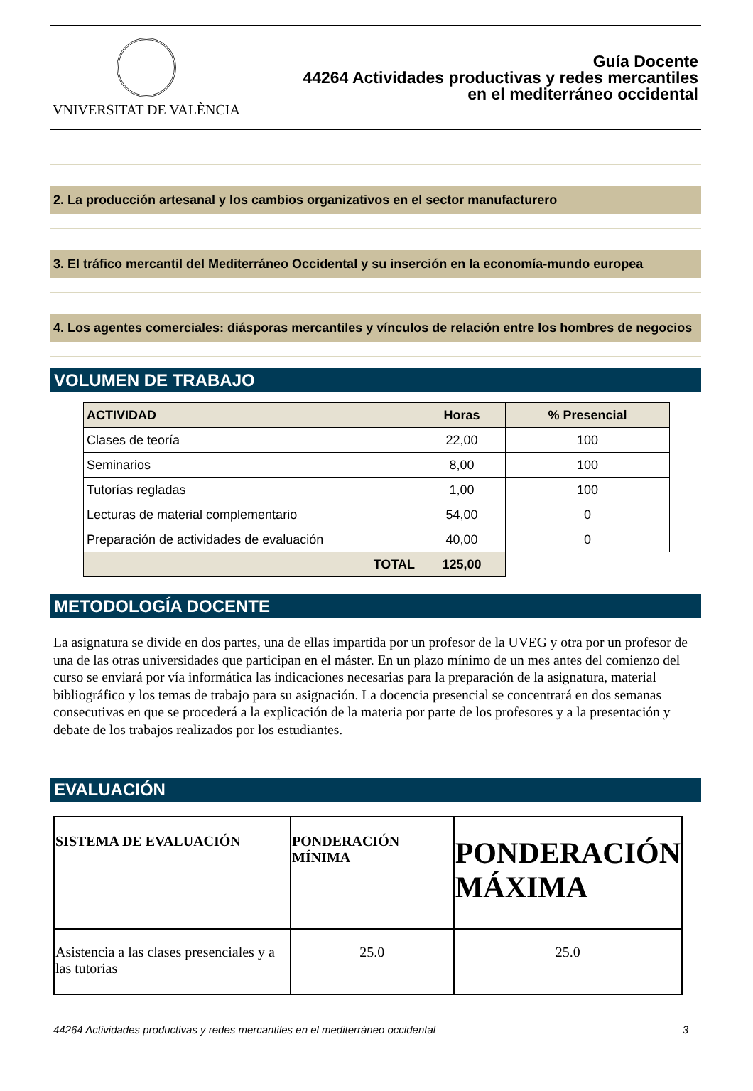VNIVERSITAT DE VALÈNCIA
Guía Docente
44264 Actividades productivas y redes mercantiles
en el mediterráneo occidental
2. La producción artesanal y los cambios organizativos en el sector manufacturero
3. El tráfico mercantil del Mediterráneo Occidental y su inserción en la economía-mundo europea
4. Los agentes comerciales: diásporas mercantiles y vínculos de relación entre los hombres de negocios
VOLUMEN DE TRABAJO
| ACTIVIDAD | Horas | % Presencial |
| --- | --- | --- |
| Clases de teoría | 22,00 | 100 |
| Seminarios | 8,00 | 100 |
| Tutorías regladas | 1,00 | 100 |
| Lecturas de material complementario | 54,00 | 0 |
| Preparación de actividades de evaluación | 40,00 | 0 |
| TOTAL | 125,00 | |
METODOLOGÍA DOCENTE
La asignatura se divide en dos partes, una de ellas impartida por un profesor de la UVEG y otra por un profesor de una de las otras universidades que participan en el máster. En un plazo mínimo de un mes antes del comienzo del curso se enviará por vía informática las indicaciones necesarias para la preparación de la asignatura, material bibliográfico y los temas de trabajo para su asignación. La docencia presencial se concentrará en dos semanas consecutivas en que se procederá a la explicación de la materia por parte de los profesores y a la presentación y debate de los trabajos realizados por los estudiantes.
EVALUACIÓN
| SISTEMA DE EVALUACIÓN | PONDERACIÓN MÍNIMA | PONDERACIÓN MÁXIMA |
| --- | --- | --- |
| Asistencia a las clases presenciales y a las tutorias | 25.0 | 25.0 |
44264 Actividades productivas y redes mercantiles en el mediterráneo occidental 3